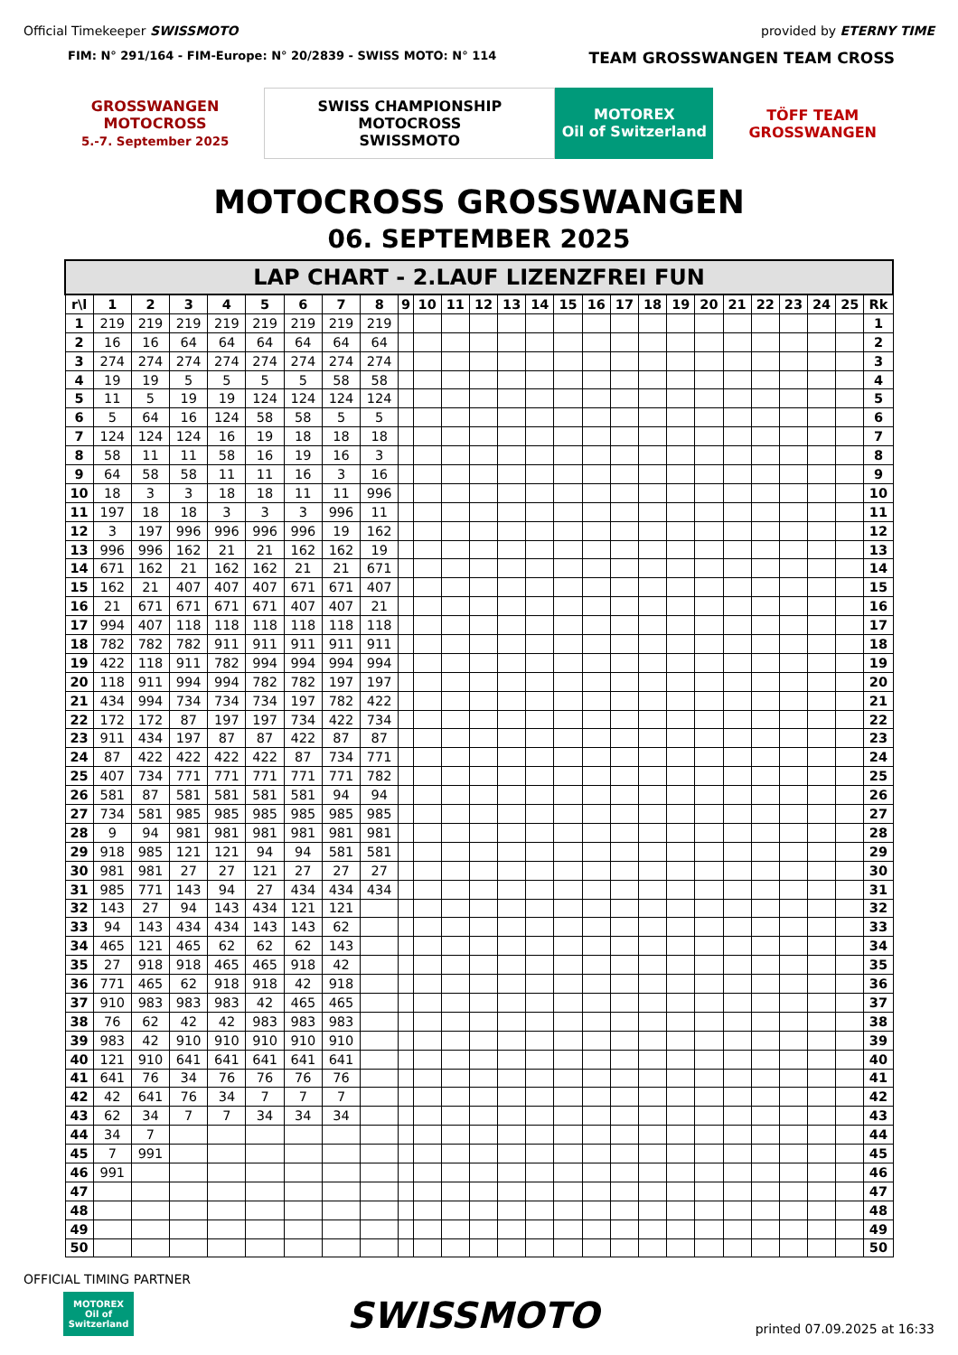Official Timekeeper SWISSMOTO provided by ETERNY TIME
FIM: N° 291/164 - FIM-Europe: N° 20/2839 - SWISS MOTO: N° 114 TEAM GROSSWANGEN TEAM CROSS
GROSSWANGEN
MOTOCROSS
5.-7. September 2025
SWISS CHAMPIONSHIP
MOTOCROSS
SWISSMOTO
MOTOREX
Oil of Switzerland
TÖFF TEAM
GROSSWANGEN
MOTOCROSS GROSSWANGEN
06. SEPTEMBER 2025
| LAP CHART - 2.LAUF LIZENZFREI FUN | | | | | | | | | | | | | | | | | | | | | | | | | | |
| --- | --- | --- | --- | --- | --- | --- | --- | --- | --- | --- | --- | --- | --- | --- | --- | --- | --- | --- | --- | --- | --- | --- | --- | --- | --- | --- |
| r\l | 1 | 2 | 3 | 4 | 5 | 6 | 7 | 8 | 9 | 10 | 11 | 12 | 13 | 14 | 15 | 16 | 17 | 18 | 19 | 20 | 21 | 22 | 23 | 24 | 25 | Rk |
| 1 | 219 | 219 | 219 | 219 | 219 | 219 | 219 | 219 | | | | | | | | | | | | | | | | | | 1 |
| 2 | 16 | 16 | 64 | 64 | 64 | 64 | 64 | 64 | | | | | | | | | | | | | | | | | | 2 |
| 3 | 274 | 274 | 274 | 274 | 274 | 274 | 274 | 274 | | | | | | | | | | | | | | | | | | 3 |
| 4 | 19 | 19 | 5 | 5 | 5 | 5 | 58 | 58 | | | | | | | | | | | | | | | | | | 4 |
| 5 | 11 | 5 | 19 | 19 | 124 | 124 | 124 | 124 | | | | | | | | | | | | | | | | | | 5 |
| 6 | 5 | 64 | 16 | 124 | 58 | 58 | 5 | 5 | | | | | | | | | | | | | | | | | | 6 |
| 7 | 124 | 124 | 124 | 16 | 19 | 18 | 18 | 18 | | | | | | | | | | | | | | | | | | 7 |
| 8 | 58 | 11 | 11 | 58 | 16 | 19 | 16 | 3 | | | | | | | | | | | | | | | | | | 8 |
| 9 | 64 | 58 | 58 | 11 | 11 | 16 | 3 | 16 | | | | | | | | | | | | | | | | | | 9 |
| 10 | 18 | 3 | 3 | 18 | 18 | 11 | 11 | 996 | | | | | | | | | | | | | | | | | | 10 |
| 11 | 197 | 18 | 18 | 3 | 3 | 3 | 996 | 11 | | | | | | | | | | | | | | | | | | 11 |
| 12 | 3 | 197 | 996 | 996 | 996 | 996 | 19 | 162 | | | | | | | | | | | | | | | | | | 12 |
| 13 | 996 | 996 | 162 | 21 | 21 | 162 | 162 | 19 | | | | | | | | | | | | | | | | | | 13 |
| 14 | 671 | 162 | 21 | 162 | 162 | 21 | 21 | 671 | | | | | | | | | | | | | | | | | | 14 |
| 15 | 162 | 21 | 407 | 407 | 407 | 671 | 671 | 407 | | | | | | | | | | | | | | | | | | 15 |
| 16 | 21 | 671 | 671 | 671 | 671 | 407 | 407 | 21 | | | | | | | | | | | | | | | | | | 16 |
| 17 | 994 | 407 | 118 | 118 | 118 | 118 | 118 | 118 | | | | | | | | | | | | | | | | | | 17 |
| 18 | 782 | 782 | 782 | 911 | 911 | 911 | 911 | 911 | | | | | | | | | | | | | | | | | | 18 |
| 19 | 422 | 118 | 911 | 782 | 994 | 994 | 994 | 994 | | | | | | | | | | | | | | | | | | 19 |
| 20 | 118 | 911 | 994 | 994 | 782 | 782 | 197 | 197 | | | | | | | | | | | | | | | | | | 20 |
| 21 | 434 | 994 | 734 | 734 | 734 | 197 | 782 | 422 | | | | | | | | | | | | | | | | | | 21 |
| 22 | 172 | 172 | 87 | 197 | 197 | 734 | 422 | 734 | | | | | | | | | | | | | | | | | | 22 |
| 23 | 911 | 434 | 197 | 87 | 87 | 422 | 87 | 87 | | | | | | | | | | | | | | | | | | 23 |
| 24 | 87 | 422 | 422 | 422 | 422 | 87 | 734 | 771 | | | | | | | | | | | | | | | | | | 24 |
| 25 | 407 | 734 | 771 | 771 | 771 | 771 | 771 | 782 | | | | | | | | | | | | | | | | | | 25 |
| 26 | 581 | 87 | 581 | 581 | 581 | 581 | 94 | 94 | | | | | | | | | | | | | | | | | | 26 |
| 27 | 734 | 581 | 985 | 985 | 985 | 985 | 985 | 985 | | | | | | | | | | | | | | | | | | 27 |
| 28 | 9 | 94 | 981 | 981 | 981 | 981 | 981 | 981 | | | | | | | | | | | | | | | | | | 28 |
| 29 | 918 | 985 | 121 | 121 | 94 | 94 | 581 | 581 | | | | | | | | | | | | | | | | | | 29 |
| 30 | 981 | 981 | 27 | 27 | 121 | 27 | 27 | 27 | | | | | | | | | | | | | | | | | | 30 |
| 31 | 985 | 771 | 143 | 94 | 27 | 434 | 434 | 434 | | | | | | | | | | | | | | | | | | 31 |
| 32 | 143 | 27 | 94 | 143 | 434 | 121 | 121 | | | | | | | | | | | | | | | | | | | 32 |
| 33 | 94 | 143 | 434 | 434 | 143 | 143 | 62 | | | | | | | | | | | | | | | | | | | 33 |
| 34 | 465 | 121 | 465 | 62 | 62 | 62 | 143 | | | | | | | | | | | | | | | | | | | 34 |
| 35 | 27 | 918 | 918 | 465 | 465 | 918 | 42 | | | | | | | | | | | | | | | | | | | 35 |
| 36 | 771 | 465 | 62 | 918 | 918 | 42 | 918 | | | | | | | | | | | | | | | | | | | 36 |
| 37 | 910 | 983 | 983 | 983 | 42 | 465 | 465 | | | | | | | | | | | | | | | | | | | 37 |
| 38 | 76 | 62 | 42 | 42 | 983 | 983 | 983 | | | | | | | | | | | | | | | | | | | 38 |
| 39 | 983 | 42 | 910 | 910 | 910 | 910 | 910 | | | | | | | | | | | | | | | | | | | 39 |
| 40 | 121 | 910 | 641 | 641 | 641 | 641 | 641 | | | | | | | | | | | | | | | | | | | 40 |
| 41 | 641 | 76 | 34 | 76 | 76 | 76 | 76 | | | | | | | | | | | | | | | | | | | 41 |
| 42 | 42 | 641 | 76 | 34 | 7 | 7 | 7 | | | | | | | | | | | | | | | | | | | 42 |
| 43 | 62 | 34 | 7 | 7 | 34 | 34 | 34 | | | | | | | | | | | | | | | | | | | 43 |
| 44 | 34 | 7 | | | | | | | | | | | | | | | | | | | | | | | | 44 |
| 45 | 7 | 991 | | | | | | | | | | | | | | | | | | | | | | | | 45 |
| 46 | 991 | | | | | | | | | | | | | | | | | | | | | | | | | 46 |
| 47 | | | | | | | | | | | | | | | | | | | | | | | | | | 47 |
| 48 | | | | | | | | | | | | | | | | | | | | | | | | | | 48 |
| 49 | | | | | | | | | | | | | | | | | | | | | | | | | | 49 |
| 50 | | | | | | | | | | | | | | | | | | | | | | | | | | 50 |
OFFICIAL TIMING PARTNER
MOTOREX
Oil of Switzerland
SWISSMOTO
printed 07.09.2025 at 16:33